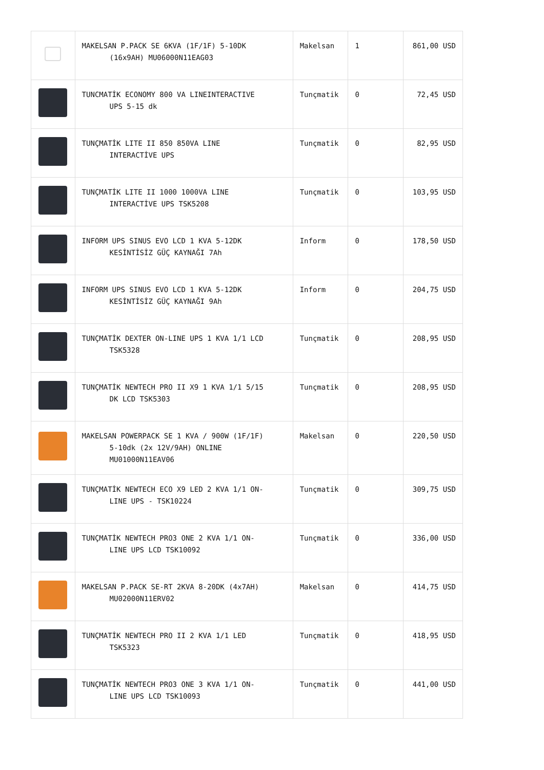| | MAKELSAN P.PACK SE 6KVA (1F/1F) 5-10DK (16x9AH) MU06000N11EAG03 | Makelsan | 1 | 861,00 USD |
| | TUNCMATİK ECONOMY 800 VA LINEINTERACTIVE UPS 5-15 dk | Tunçmatik | 0 | 72,45 USD |
| | TUNÇMATİK LITE II 850 850VA LINE INTERACTİVE UPS | Tunçmatik | 0 | 82,95 USD |
| | TUNÇMATİK LITE II 1000 1000VA LINE INTERACTİVE UPS TSK5208 | Tunçmatik | 0 | 103,95 USD |
| | INFORM UPS SINUS EVO LCD 1 KVA 5-12DK KESİNTİSİZ GÜÇ KAYNAĞI 7Ah | Inform | 0 | 178,50 USD |
| | INFORM UPS SINUS EVO LCD 1 KVA 5-12DK KESİNTİSİZ GÜÇ KAYNAĞI 9Ah | Inform | 0 | 204,75 USD |
| | TUNÇMATİK DEXTER ON-LINE UPS 1 KVA 1/1 LCD TSK5328 | Tunçmatik | 0 | 208,95 USD |
| | TUNÇMATİK NEWTECH PRO II X9 1 KVA 1/1 5/15 DK LCD TSK5303 | Tunçmatik | 0 | 208,95 USD |
| | MAKELSAN POWERPACK SE 1 KVA / 900W (1F/1F) 5-10dk (2x 12V/9AH) ONLINE MU01000N11EAV06 | Makelsan | 0 | 220,50 USD |
| | TUNÇMATİK NEWTECH ECO X9 LED 2 KVA 1/1 ON- LINE UPS - TSK10224 | Tunçmatik | 0 | 309,75 USD |
| | TUNÇMATİK NEWTECH PRO3 ONE 2 KVA 1/1 ON- LINE UPS LCD TSK10092 | Tunçmatik | 0 | 336,00 USD |
| | MAKELSAN P.PACK SE-RT 2KVA 8-20DK (4x7AH) MU02000N11ERV02 | Makelsan | 0 | 414,75 USD |
| | TUNÇMATİK NEWTECH PRO II 2 KVA 1/1 LED TSK5323 | Tunçmatik | 0 | 418,95 USD |
| | TUNÇMATİK NEWTECH PRO3 ONE 3 KVA 1/1 ON- LINE UPS LCD TSK10093 | Tunçmatik | 0 | 441,00 USD |